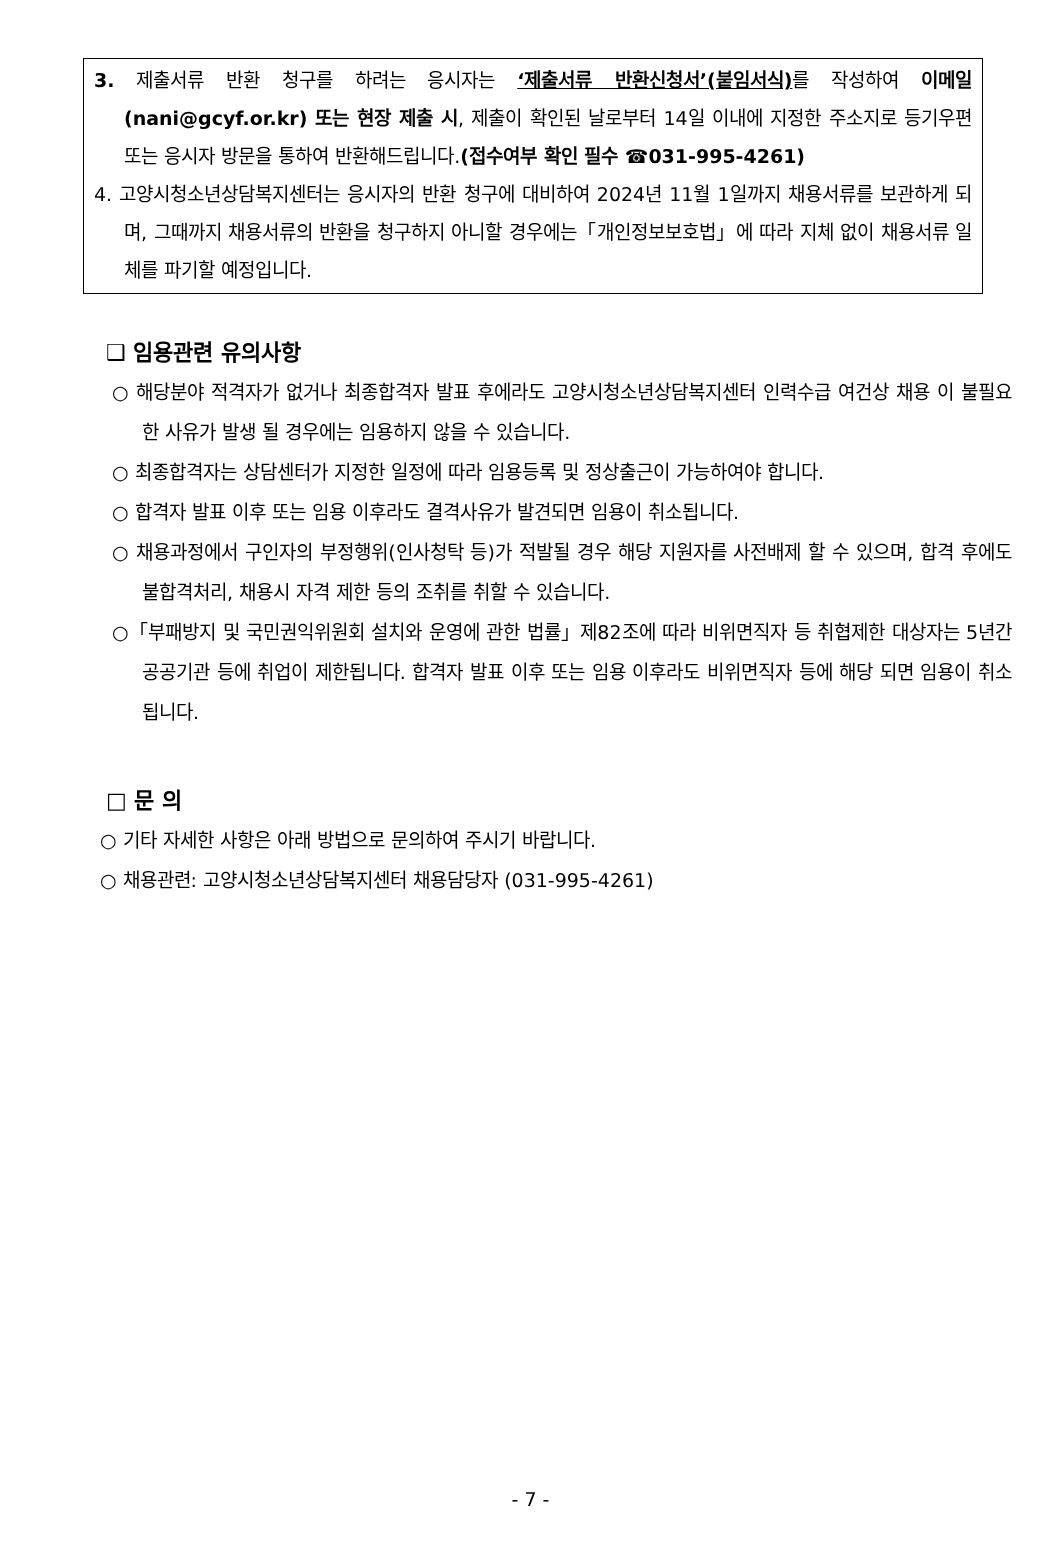3. 제출서류 반환 청구를 하려는 응시자는 ‘제출서류 반환신청서’(붙임서식) 를 작성하여 이메일(nani@gcyf.or.kr) 또는 현장 제출 시, 제출이 확인된 날로부터 14일 이내에 지정한 주소지로 등기우편 또는 응시자 방문을 통하여 반환해드립니다.(접수여부 확인 필수 ☎031-995-4261)
4. 고양시청소년상담복지센터는 응시자의 반환 청구에 대비하여 2024년 11월 1일까지 채용서류를 보관하게 되며, 그때까지 채용서류의 반환을 청구하지 아니할 경우에는「개인정보보호법」에 따라 지체 없이 채용서류 일체를 파기할 예정입니다.
❑ 임용관련 유의사항
○ 해당분야 적격자가 없거나 최종합격자 발표 후에라도 고양시청소년상담복지센터 인력수급 여건상 채용 이 불필요한 사유가 발생 될 경우에는 임용하지 않을 수 있습니다.
○ 최종합격자는 상담센터가 지정한 일정에 따라 임용등록 및 정상출근이 가능하여야 합니다.
○ 합격자 발표 이후 또는 임용 이후라도 결격사유가 발견되면 임용이 취소됩니다.
○ 채용과정에서 구인자의 부정행위(인사청탁 등)가 적발될 경우 해당 지원자를 사전배제 할 수 있으며, 합격 후에도 불합격처리, 채용시 자격 제한 등의 조취를 취할 수 있습니다.
○「부패방지 및 국민권익위원회 설치와 운영에 관한 법률」제82조에 따라 비위면직자 등 취협제한 대상자는 5년간 공공기관 등에 취업이 제한됩니다. 합격자 발표 이후 또는 임용 이후라도 비위면직자 등에 해당 되면 임용이 취소 됩니다.
□ 문 의
○ 기타 자세한 사항은 아래 방법으로 문의하여 주시기 바랍니다.
○ 채용관련: 고양시청소년상담복지센터 채용담당자 (031-995-4261)
- 7 -